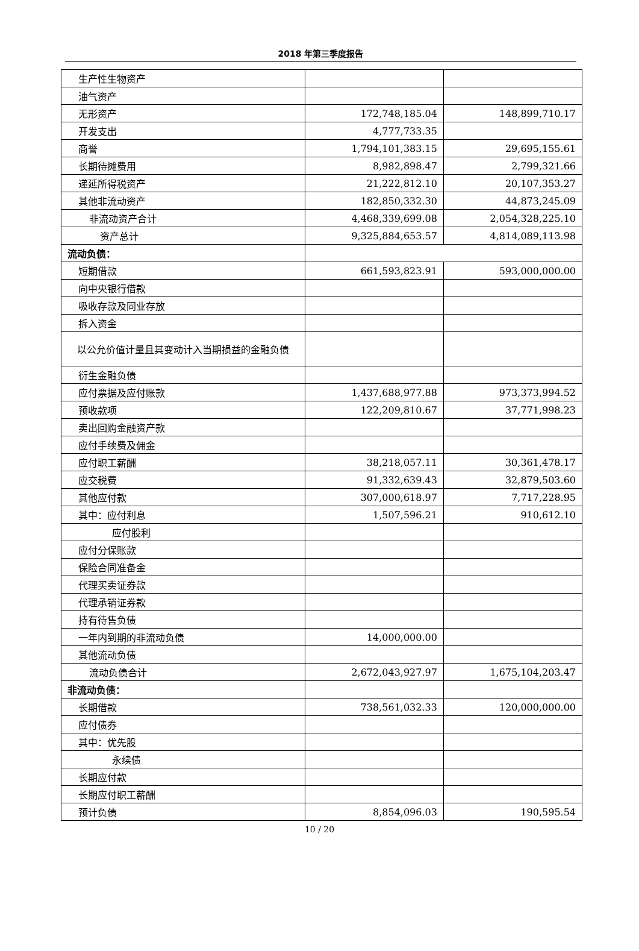2018 年第三季度报告
| 生产性生物资产 | | |
| 油气资产 | | |
| 无形资产 | 172,748,185.04 | 148,899,710.17 |
| 开发支出 | 4,777,733.35 | |
| 商誉 | 1,794,101,383.15 | 29,695,155.61 |
| 长期待摊费用 | 8,982,898.47 | 2,799,321.66 |
| 递延所得税资产 | 21,222,812.10 | 20,107,353.27 |
| 其他非流动资产 | 182,850,332.30 | 44,873,245.09 |
| 非流动资产合计 | 4,468,339,699.08 | 2,054,328,225.10 |
| 资产总计 | 9,325,884,653.57 | 4,814,089,113.98 |
| 流动负债： | | |
| 短期借款 | 661,593,823.91 | 593,000,000.00 |
| 向中央银行借款 | | |
| 吸收存款及同业存放 | | |
| 拆入资金 | | |
| 以公允价值计量且其变动计入当期损益的金融负债 | | |
| 衍生金融负债 | | |
| 应付票据及应付账款 | 1,437,688,977.88 | 973,373,994.52 |
| 预收款项 | 122,209,810.67 | 37,771,998.23 |
| 卖出回购金融资产款 | | |
| 应付手续费及佣金 | | |
| 应付职工薪酬 | 38,218,057.11 | 30,361,478.17 |
| 应交税费 | 91,332,639.43 | 32,879,503.60 |
| 其他应付款 | 307,000,618.97 | 7,717,228.95 |
| 其中：应付利息 | 1,507,596.21 | 910,612.10 |
| 应付股利 | | |
| 应付分保账款 | | |
| 保险合同准备金 | | |
| 代理买卖证券款 | | |
| 代理承销证券款 | | |
| 持有待售负债 | | |
| 一年内到期的非流动负债 | 14,000,000.00 | |
| 其他流动负债 | | |
| 流动负债合计 | 2,672,043,927.97 | 1,675,104,203.47 |
| 非流动负债： | | |
| 长期借款 | 738,561,032.33 | 120,000,000.00 |
| 应付债券 | | |
| 其中：优先股 | | |
| 永续债 | | |
| 长期应付款 | | |
| 长期应付职工薪酬 | | |
| 预计负债 | 8,854,096.03 | 190,595.54 |
10 / 20